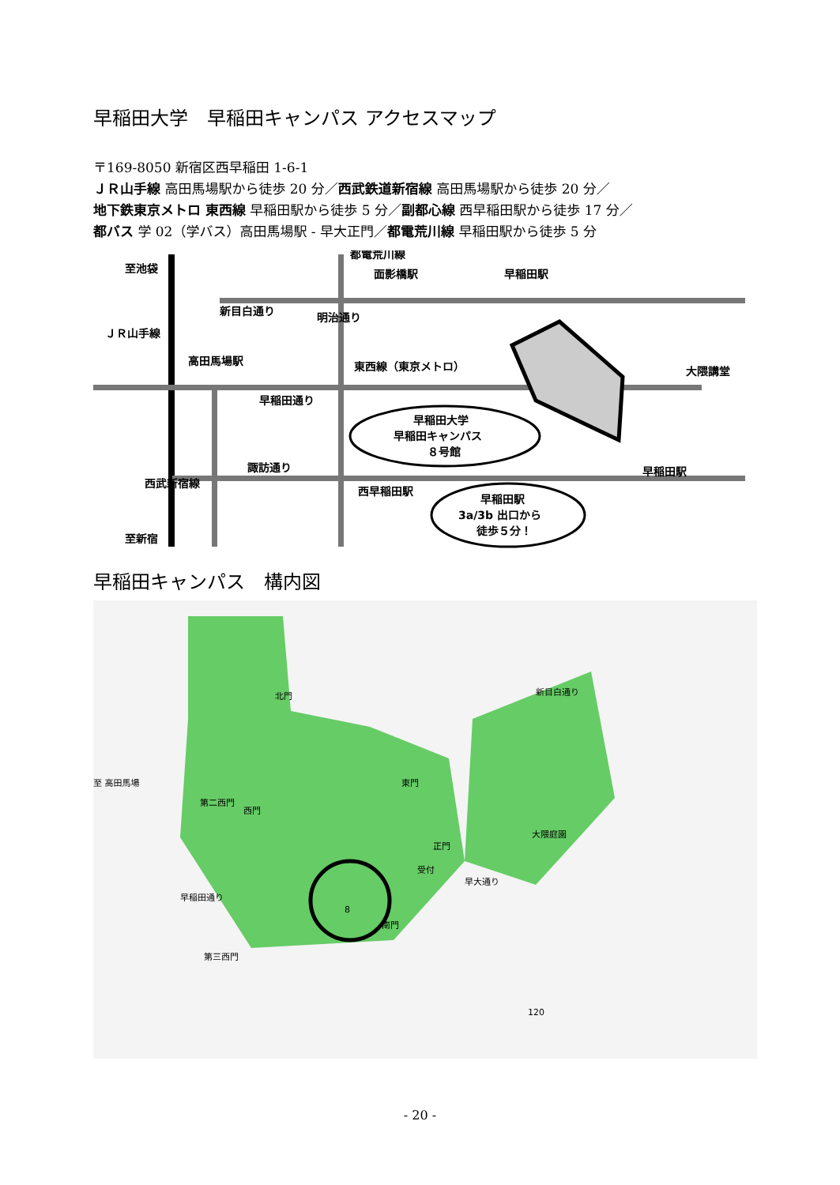早稲田大学　早稲田キャンパス アクセスマップ
〒169-8050 新宿区西早稲田 1-6-1
ＪＲ山手線 高田馬場駅から徒歩 20 分／西武鉄道新宿線 高田馬場駅から徒歩 20 分／
地下鉄東京メトロ 東西線 早稲田駅から徒歩 5 分／副都心線 西早稲田駅から徒歩 17 分／
都バス 学 02（学バス）高田馬場駅 - 早大正門／都電荒川線 早稲田駅から徒歩 5 分
至池袋
都電荒川線
面影橋駅
早稲田駅
新目白通り
ＪＲ山手線
高田馬場駅
東西線（東京メトロ）
大隈講堂
明治通り
早稲田通り
早稲田大学
早稲田キャンパス
８号館
諏訪通り
早稲田駅
西早稲田駅
西武新宿線
早稲田駅
3a/3b 出口から
徒歩５分！
至新宿
早稲田キャンパス　構内図
至 高田馬場
新目白通り
北門
東門
第二西門
西門
正門
受付
大隈庭園
早大通り
南門
第三西門
早稲田通り
8
120
- 20 -